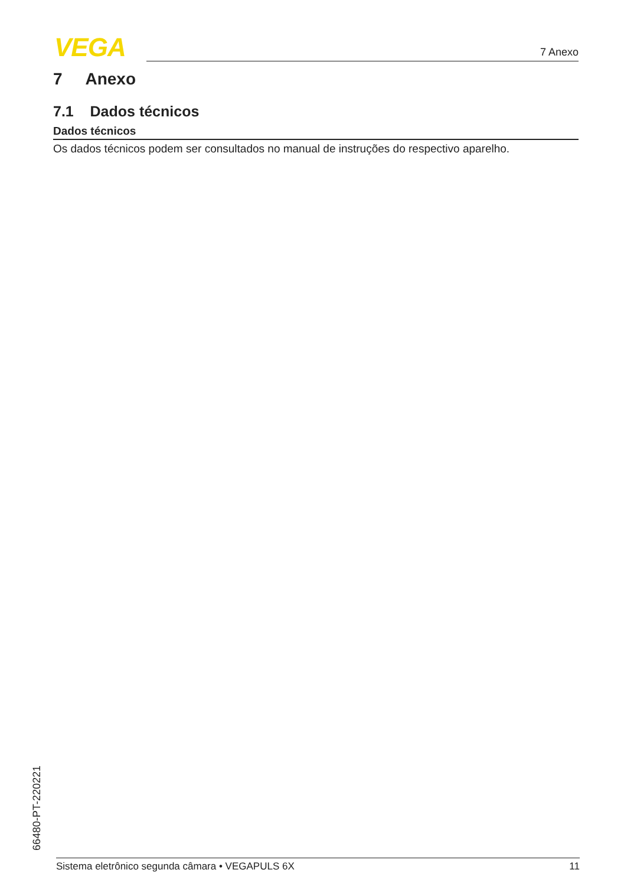VEGA 7 Anexo
7 Anexo
7.1 Dados técnicos
Dados técnicos
Os dados técnicos podem ser consultados no manual de instruções do respectivo aparelho.
66480-PT-220221
Sistema eletrônico segunda câmara • VEGAPULS 6X 11